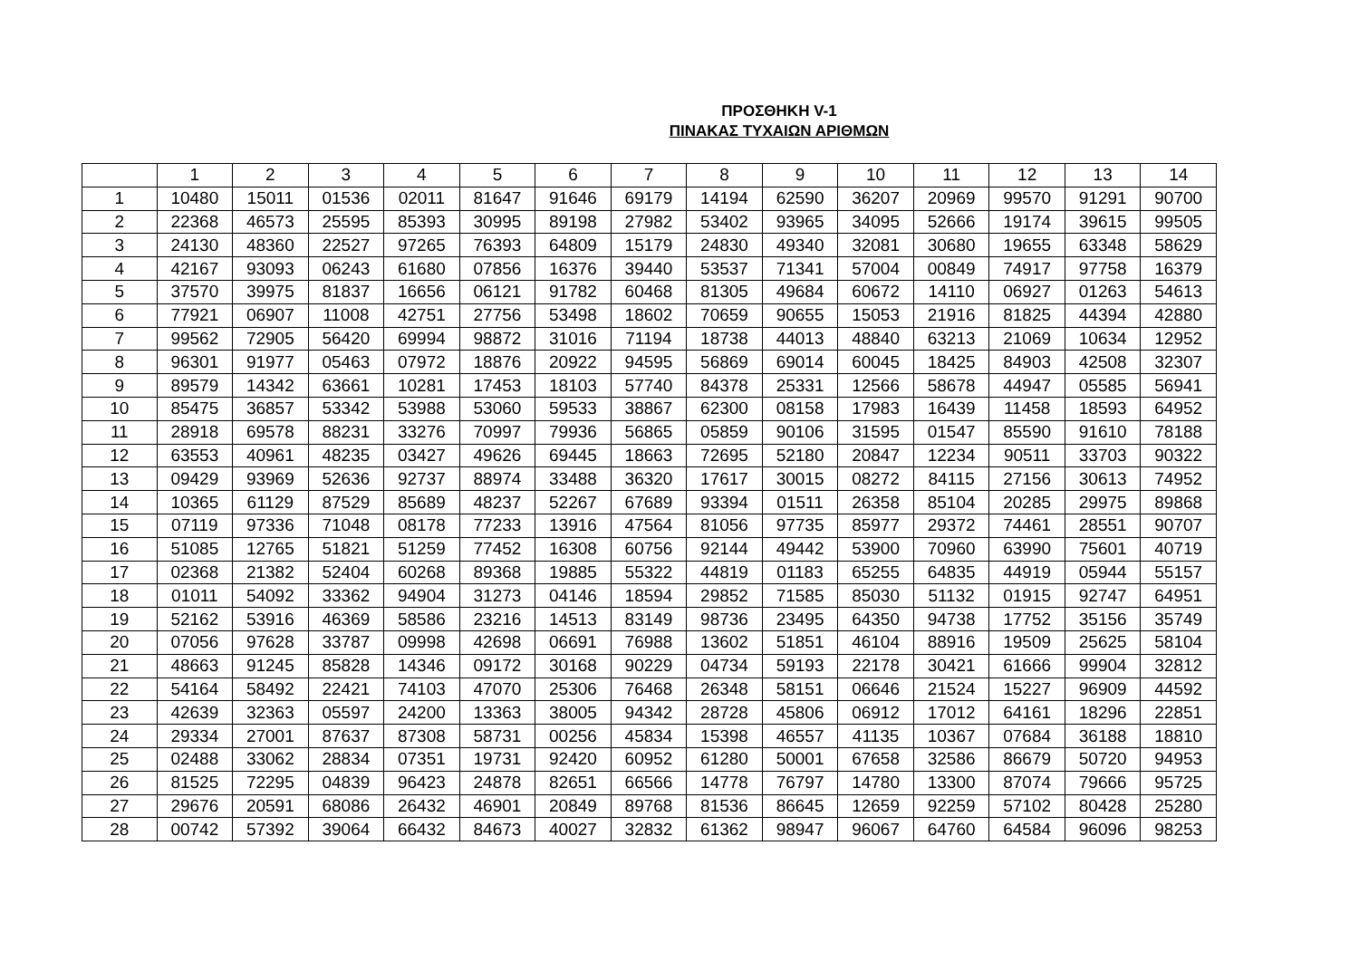ΠΡΟΣΘΗΚΗ V-1
ΠΙΝΑΚΑΣ ΤΥΧΑΙΩΝ ΑΡΙΘΜΩΝ
| | 1 | 2 | 3 | 4 | 5 | 6 | 7 | 8 | 9 | 10 | 11 | 12 | 13 | 14 |
| --- | --- | --- | --- | --- | --- | --- | --- | --- | --- | --- | --- | --- | --- | --- |
| 1 | 10480 | 15011 | 01536 | 02011 | 81647 | 91646 | 69179 | 14194 | 62590 | 36207 | 20969 | 99570 | 91291 | 90700 |
| 2 | 22368 | 46573 | 25595 | 85393 | 30995 | 89198 | 27982 | 53402 | 93965 | 34095 | 52666 | 19174 | 39615 | 99505 |
| 3 | 24130 | 48360 | 22527 | 97265 | 76393 | 64809 | 15179 | 24830 | 49340 | 32081 | 30680 | 19655 | 63348 | 58629 |
| 4 | 42167 | 93093 | 06243 | 61680 | 07856 | 16376 | 39440 | 53537 | 71341 | 57004 | 00849 | 74917 | 97758 | 16379 |
| 5 | 37570 | 39975 | 81837 | 16656 | 06121 | 91782 | 60468 | 81305 | 49684 | 60672 | 14110 | 06927 | 01263 | 54613 |
| 6 | 77921 | 06907 | 11008 | 42751 | 27756 | 53498 | 18602 | 70659 | 90655 | 15053 | 21916 | 81825 | 44394 | 42880 |
| 7 | 99562 | 72905 | 56420 | 69994 | 98872 | 31016 | 71194 | 18738 | 44013 | 48840 | 63213 | 21069 | 10634 | 12952 |
| 8 | 96301 | 91977 | 05463 | 07972 | 18876 | 20922 | 94595 | 56869 | 69014 | 60045 | 18425 | 84903 | 42508 | 32307 |
| 9 | 89579 | 14342 | 63661 | 10281 | 17453 | 18103 | 57740 | 84378 | 25331 | 12566 | 58678 | 44947 | 05585 | 56941 |
| 10 | 85475 | 36857 | 53342 | 53988 | 53060 | 59533 | 38867 | 62300 | 08158 | 17983 | 16439 | 11458 | 18593 | 64952 |
| 11 | 28918 | 69578 | 88231 | 33276 | 70997 | 79936 | 56865 | 05859 | 90106 | 31595 | 01547 | 85590 | 91610 | 78188 |
| 12 | 63553 | 40961 | 48235 | 03427 | 49626 | 69445 | 18663 | 72695 | 52180 | 20847 | 12234 | 90511 | 33703 | 90322 |
| 13 | 09429 | 93969 | 52636 | 92737 | 88974 | 33488 | 36320 | 17617 | 30015 | 08272 | 84115 | 27156 | 30613 | 74952 |
| 14 | 10365 | 61129 | 87529 | 85689 | 48237 | 52267 | 67689 | 93394 | 01511 | 26358 | 85104 | 20285 | 29975 | 89868 |
| 15 | 07119 | 97336 | 71048 | 08178 | 77233 | 13916 | 47564 | 81056 | 97735 | 85977 | 29372 | 74461 | 28551 | 90707 |
| 16 | 51085 | 12765 | 51821 | 51259 | 77452 | 16308 | 60756 | 92144 | 49442 | 53900 | 70960 | 63990 | 75601 | 40719 |
| 17 | 02368 | 21382 | 52404 | 60268 | 89368 | 19885 | 55322 | 44819 | 01183 | 65255 | 64835 | 44919 | 05944 | 55157 |
| 18 | 01011 | 54092 | 33362 | 94904 | 31273 | 04146 | 18594 | 29852 | 71585 | 85030 | 51132 | 01915 | 92747 | 64951 |
| 19 | 52162 | 53916 | 46369 | 58586 | 23216 | 14513 | 83149 | 98736 | 23495 | 64350 | 94738 | 17752 | 35156 | 35749 |
| 20 | 07056 | 97628 | 33787 | 09998 | 42698 | 06691 | 76988 | 13602 | 51851 | 46104 | 88916 | 19509 | 25625 | 58104 |
| 21 | 48663 | 91245 | 85828 | 14346 | 09172 | 30168 | 90229 | 04734 | 59193 | 22178 | 30421 | 61666 | 99904 | 32812 |
| 22 | 54164 | 58492 | 22421 | 74103 | 47070 | 25306 | 76468 | 26348 | 58151 | 06646 | 21524 | 15227 | 96909 | 44592 |
| 23 | 42639 | 32363 | 05597 | 24200 | 13363 | 38005 | 94342 | 28728 | 45806 | 06912 | 17012 | 64161 | 18296 | 22851 |
| 24 | 29334 | 27001 | 87637 | 87308 | 58731 | 00256 | 45834 | 15398 | 46557 | 41135 | 10367 | 07684 | 36188 | 18810 |
| 25 | 02488 | 33062 | 28834 | 07351 | 19731 | 92420 | 60952 | 61280 | 50001 | 67658 | 32586 | 86679 | 50720 | 94953 |
| 26 | 81525 | 72295 | 04839 | 96423 | 24878 | 82651 | 66566 | 14778 | 76797 | 14780 | 13300 | 87074 | 79666 | 95725 |
| 27 | 29676 | 20591 | 68086 | 26432 | 46901 | 20849 | 89768 | 81536 | 86645 | 12659 | 92259 | 57102 | 80428 | 25280 |
| 28 | 00742 | 57392 | 39064 | 66432 | 84673 | 40027 | 32832 | 61362 | 98947 | 96067 | 64760 | 64584 | 96096 | 98253 |